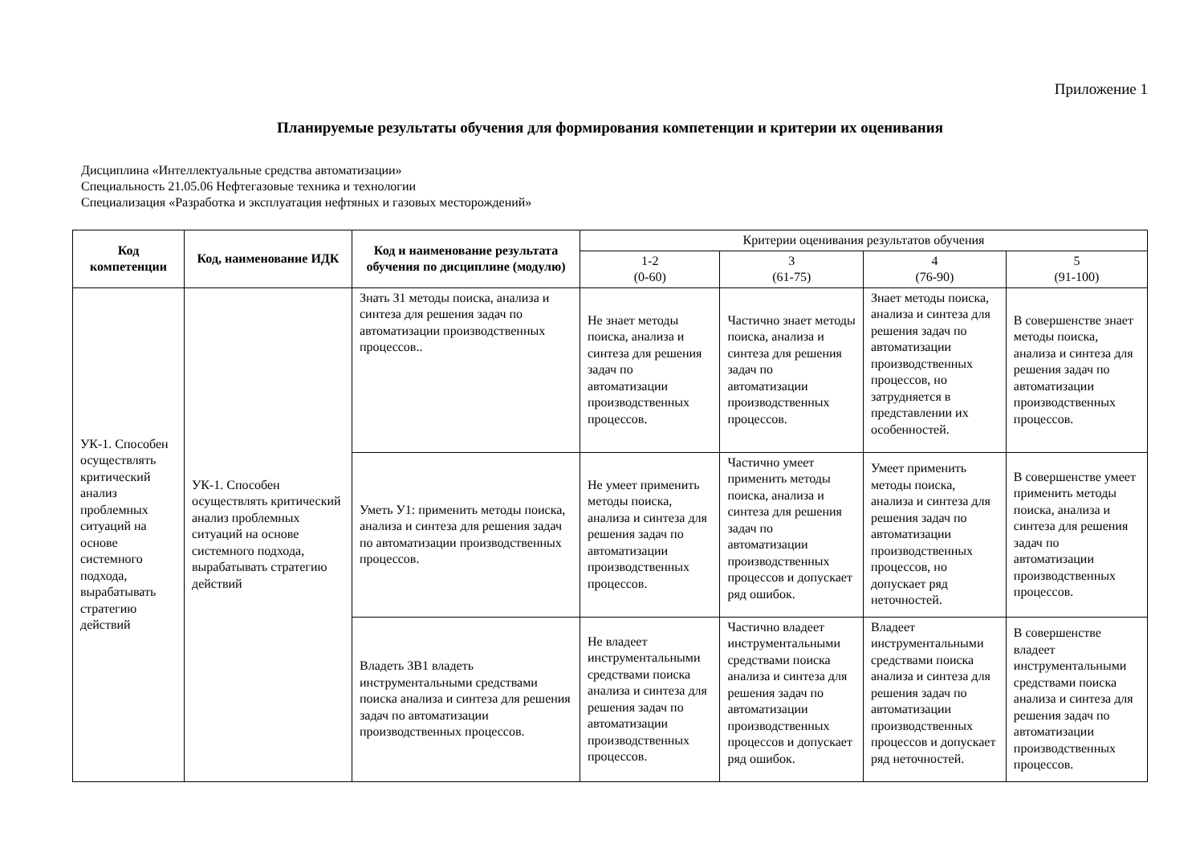Приложение 1
Планируемые результаты обучения для формирования компетенции и критерии их оценивания
Дисциплина «Интеллектуальные средства автоматизации»
Специальность 21.05.06 Нефтегазовые техника и технологии
Специализация «Разработка и эксплуатация нефтяных и газовых месторождений»
| Код компетенции | Код, наименование ИДК | Код и наименование результата обучения по дисциплине (модулю) | Критерии оценивания результатов обучения | | | |
| --- | --- | --- | --- | --- | --- | --- |
| | | | 1-2 (0-60) | 3 (61-75) | 4 (76-90) | 5 (91-100) |
| УК-1. Способен осуществлять критический анализ проблемных ситуаций на основе системного подхода, вырабатывать стратегию действий | УК-1. Способен осуществлять критический анализ проблемных ситуаций на основе системного подхода, вырабатывать стратегию действий | Знать З1 методы поиска, анализа и синтеза для решения задач по автоматизации производственных процессов.. | Не знает методы поиска, анализа и синтеза для решения задач по автоматизации производственных процессов. | Частично знает методы поиска, анализа и синтеза для решения задач по автоматизации производственных процессов. | Знает методы поиска, анализа и синтеза для решения задач по автоматизации производственных процессов, но затрудняется в представлении их особенностей. | В совершенстве знает методы поиска, анализа и синтеза для решения задач по автоматизации производственных процессов. |
| | | Уметь У1: применить методы поиска, анализа и синтеза для решения задач по автоматизации производственных процессов. | Не умеет применить методы поиска, анализа и синтеза для решения задач по автоматизации производственных процессов. | Частично умеет применить методы поиска, анализа и синтеза для решения задач по автоматизации производственных процессов и допускает ряд ошибок. | Умеет применить методы поиска, анализа и синтеза для решения задач по автоматизации производственных процессов, но допускает ряд неточностей. | В совершенстве умеет применить методы поиска, анализа и синтеза для решения задач по автоматизации производственных процессов. |
| | | Владеть ЗВ1 владеть инструментальными средствами поиска анализа и синтеза для решения задач по автоматизации производственных процессов. | Не владеет инструментальными средствами поиска анализа и синтеза для решения задач по автоматизации производственных процессов. | Частично владеет инструментальными средствами поиска анализа и синтеза для решения задач по автоматизации производственных процессов и допускает ряд ошибок. | Владеет инструментальными средствами поиска анализа и синтеза для решения задач по автоматизации производственных процессов и допускает ряд неточностей. | В совершенстве владеет инструментальными средствами поиска анализа и синтеза для решения задач по автоматизации производственных процессов. |